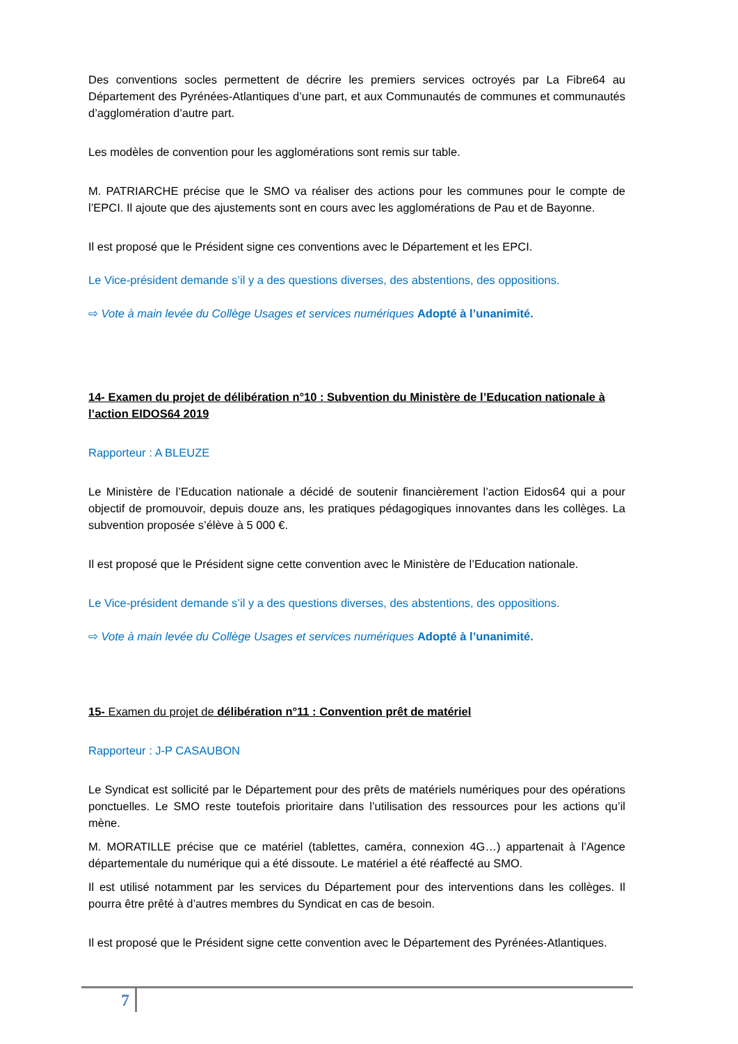Des conventions socles permettent de décrire les premiers services octroyés par La Fibre64 au Département des Pyrénées-Atlantiques d’une part, et aux Communautés de communes et communautés d’agglomération d’autre part.
Les modèles de convention pour les agglomérations sont remis sur table.
M. PATRIARCHE précise que le SMO va réaliser des actions pour les communes pour le compte de l’EPCI. Il ajoute que des ajustements sont en cours avec les agglomérations de Pau et de Bayonne.
Il est proposé que le Président signe ces conventions avec le Département et les EPCI.
Le Vice-président demande s’il y a des questions diverses, des abstentions, des oppositions.
⇨ Vote à main levée du Collège Usages et services numériques Adopté à l’unanimité.
14- Examen du projet de délibération n°10 : Subvention du Ministère de l’Education nationale à l’action EIDOS64 2019
Rapporteur : A BLEUZE
Le Ministère de l’Education nationale a décidé de soutenir financièrement l’action Eidos64 qui a pour objectif de promouvoir, depuis douze ans, les pratiques pédagogiques innovantes dans les collèges. La subvention proposée s’élève à 5 000 €.
Il est proposé que le Président signe cette convention avec le Ministère de l’Education nationale.
Le Vice-président demande s’il y a des questions diverses, des abstentions, des oppositions.
⇨ Vote à main levée du Collège Usages et services numériques Adopté à l’unanimité.
15- Examen du projet de délibération n°11 : Convention prêt de matériel
Rapporteur : J-P CASAUBON
Le Syndicat est sollicité par le Département pour des prêts de matériels numériques pour des opérations ponctuelles. Le SMO reste toutefois prioritaire dans l’utilisation des ressources pour les actions qu’il mène.
M. MORATILLE précise que ce matériel (tablettes, caméra, connexion 4G…) appartenait à l’Agence départementale du numérique qui a été dissoute. Le matériel a été réaffecté au SMO.
Il est utilisé notamment par les services du Département pour des interventions dans les collèges. Il pourra être prêté à d’autres membres du Syndicat en cas de besoin.
Il est proposé que le Président signe cette convention avec le Département des Pyrénées-Atlantiques.
7